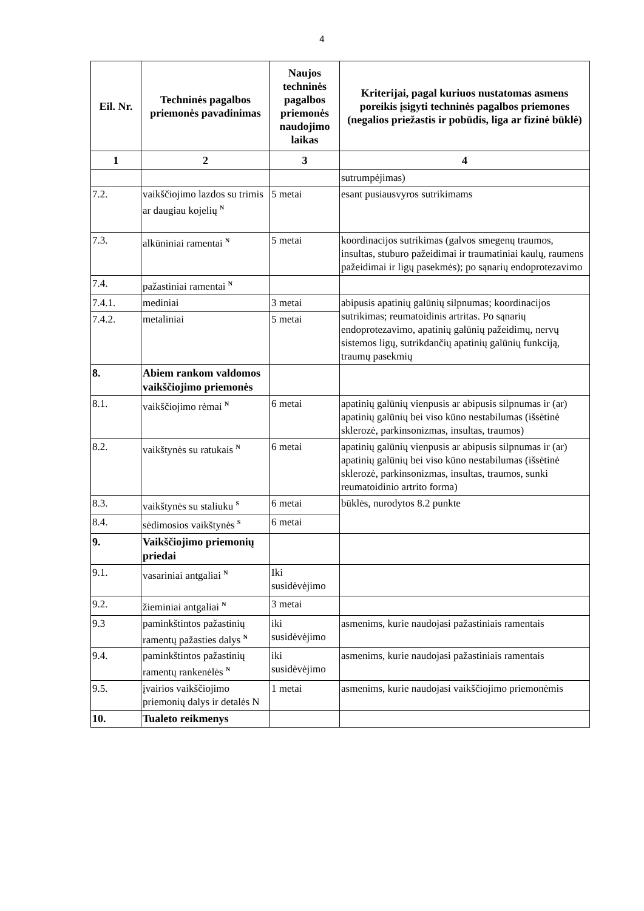4
| Eil. Nr. | Techninės pagalbos priemonės pavadinimas | Naujos techninės pagalbos priemonės naudojimo laikas | Kriterijai, pagal kuriuos nustatomas asmens poreikis įsigyti techninės pagalbos priemones (negalios priežastis ir pobūdis, liga ar fizinė būklė) |
| --- | --- | --- | --- |
| 1 | 2 | 3 | 4 |
| | | | sutrumpėjimas) |
| 7.2. | vaikščiojimo lazdos su trimis ar daugiau kojelių <sup>N</sup> | 5 metai | esant pusiausvyros sutrikimams |
| 7.3. | alkūniniai ramentai <sup>N</sup> | 5 metai | koordinacijos sutrikimas (galvos smegenų traumos, insultas, stuburo pažeidimai ir traumatiniai kaulų, raumens pažeidimai ir ligų pasekmės); po sąnarių endoprotezavimo |
| 7.4. | pažastiniai ramentai <sup>N</sup> | | |
| 7.4.1. | mediniai | 3 metai | abipusis apatinių galūnių silpnumas; koordinacijos sutrikimas; reumatoidinis artritas. Po sąnarių endoprotezavimo, apatinių galūnių pažeidimų, nervų sistemos ligų, sutrikdančių apatinių galūnių funkciją, traumų pasekmių |
| 7.4.2. | metaliniai | 5 metai | |
| 8. | Abiem rankom valdomos vaikščiojimo priemonės | | |
| 8.1. | vaikščiojimo rėmai <sup>N</sup> | 6 metai | apatinių galūnių vienpusis ar abipusis silpnumas ir (ar) apatinių galūnių bei viso kūno nestabilumas (išsėtinė sklerozė, parkinsonizmas, insultas, traumos) |
| 8.2. | vaikštynės su ratukais <sup>N</sup> | 6 metai | apatinių galūnių vienpusis ar abipusis silpnumas ir (ar) apatinių galūnių bei viso kūno nestabilumas (išsėtinė sklerozė, parkinsonizmas, insultas, traumos, sunki reumatoidinio artrito forma) |
| 8.3. | vaikštynės su staliuku <sup>S</sup> | 6 metai | būklės, nurodytos 8.2 punkte |
| 8.4. | sėdimosios vaikštynės <sup>S</sup> | 6 metai | |
| 9. | Vaikščiojimo priemonių priedai | | |
| 9.1. | vasariniai antgaliai <sup>N</sup> | Iki susidėvėjimo | |
| 9.2. | žieminiai antgaliai <sup>N</sup> | 3 metai | |
| 9.3 | paminkštintos pažastinių ramentų pažasties dalys <sup>N</sup> | iki susidėvėjimo | asmenims, kurie naudojasi pažastiniais ramentais |
| 9.4. | paminkštintos pažastinių ramentų rankenėlės <sup>N</sup> | iki susidėvėjimo | asmenims, kurie naudojasi pažastiniais ramentais |
| 9.5. | įvairios vaikščiojimo priemonių dalys ir detalės N | 1 metai | asmenims, kurie naudojasi vaikščiojimo priemonėmis |
| 10. | Tualeto reikmenys | | |